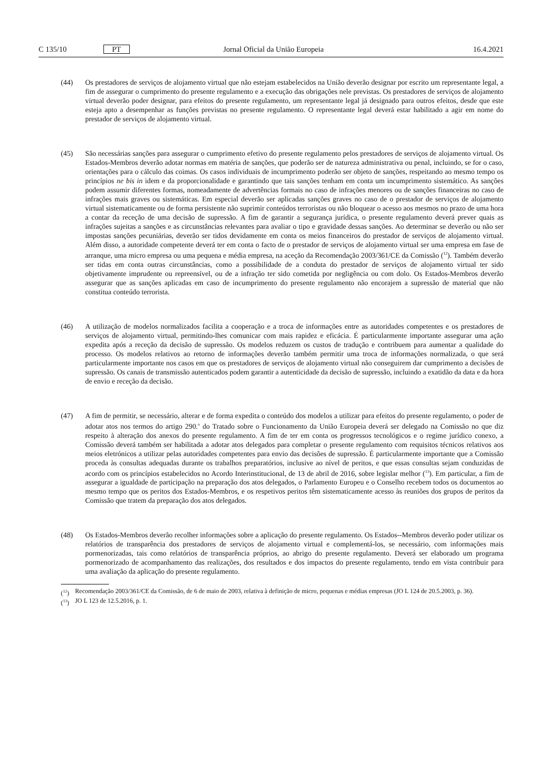C 135/10 PT Jornal Oficial da União Europeia 16.4.2021
(44) Os prestadores de serviços de alojamento virtual que não estejam estabelecidos na União deverão designar por escrito um representante legal, a fim de assegurar o cumprimento do presente regulamento e a execução das obrigações nele previstas. Os prestadores de serviços de alojamento virtual deverão poder designar, para efeitos do presente regulamento, um representante legal já designado para outros efeitos, desde que este esteja apto a desempenhar as funções previstas no presente regulamento. O representante legal deverá estar habilitado a agir em nome do prestador de serviços de alojamento virtual.
(45) São necessárias sanções para assegurar o cumprimento efetivo do presente regulamento pelos prestadores de serviços de alojamento virtual. Os Estados-Membros deverão adotar normas em matéria de sanções, que poderão ser de natureza administrativa ou penal, incluindo, se for o caso, orientações para o cálculo das coimas. Os casos individuais de incumprimento poderão ser objeto de sanções, respeitando ao mesmo tempo os princípios ne bis in idem e da proporcionalidade e garantindo que tais sanções tenham em conta um incumprimento sistemático. As sanções podem assumir diferentes formas, nomeadamente de advertências formais no caso de infrações menores ou de sanções financeiras no caso de infrações mais graves ou sistemáticas. Em especial deverão ser aplicadas sanções graves no caso de o prestador de serviços de alojamento virtual sistematicamente ou de forma persistente não suprimir conteúdos terroristas ou não bloquear o acesso aos mesmos no prazo de uma hora a contar da receção de uma decisão de supressão. A fim de garantir a segurança jurídica, o presente regulamento deverá prever quais as infrações sujeitas a sanções e as circunstâncias relevantes para avaliar o tipo e gravidade dessas sanções. Ao determinar se deverão ou não ser impostas sanções pecuniárias, deverão ser tidos devidamente em conta os meios financeiros do prestador de serviços de alojamento virtual. Além disso, a autoridade competente deverá ter em conta o facto de o prestador de serviços de alojamento virtual ser uma empresa em fase de arranque, uma micro empresa ou uma pequena e média empresa, na aceção da Recomendação 2003/361/CE da Comissão (<sup>12</sup>). Também deverão ser tidas em conta outras circunstâncias, como a possibilidade de a conduta do prestador de serviços de alojamento virtual ter sido objetivamente imprudente ou repreensível, ou de a infração ter sido cometida por negligência ou com dolo. Os Estados-Membros deverão assegurar que as sanções aplicadas em caso de incumprimento do presente regulamento não encorajem a supressão de material que não constitua conteúdo terrorista.
(46) A utilização de modelos normalizados facilita a cooperação e a troca de informações entre as autoridades competentes e os prestadores de serviços de alojamento virtual, permitindo-lhes comunicar com mais rapidez e eficácia. É particularmente importante assegurar uma ação expedita após a receção da decisão de supressão. Os modelos reduzem os custos de tradução e contribuem para aumentar a qualidade do processo. Os modelos relativos ao retorno de informações deverão também permitir uma troca de informações normalizada, o que será particularmente importante nos casos em que os prestadores de serviços de alojamento virtual não conseguirem dar cumprimento a decisões de supressão. Os canais de transmissão autenticados podem garantir a autenticidade da decisão de supressão, incluindo a exatidão da data e da hora de envio e receção da decisão.
(47) A fim de permitir, se necessário, alterar e de forma expedita o conteúdo dos modelos a utilizar para efeitos do presente regulamento, o poder de adotar atos nos termos do artigo 290.<sup>o</sup> do Tratado sobre o Funcionamento da União Europeia deverá ser delegado na Comissão no que diz respeito à alteração dos anexos do presente regulamento. A fim de ter em conta os progressos tecnológicos e o regime jurídico conexo, a Comissão deverá também ser habilitada a adotar atos delegados para completar o presente regulamento com requisitos técnicos relativos aos meios eletrónicos a utilizar pelas autoridades competentes para envio das decisões de supressão. É particularmente importante que a Comissão proceda às consultas adequadas durante os trabalhos preparatórios, inclusive ao nível de peritos, e que essas consultas sejam conduzidas de acordo com os princípios estabelecidos no Acordo Interinstitucional, de 13 de abril de 2016, sobre legislar melhor (<sup>13</sup>). Em particular, a fim de assegurar a igualdade de participação na preparação dos atos delegados, o Parlamento Europeu e o Conselho recebem todos os documentos ao mesmo tempo que os peritos dos Estados-Membros, e os respetivos peritos têm sistematicamente acesso às reuniões dos grupos de peritos da Comissão que tratem da preparação dos atos delegados.
(48) Os Estados-Membros deverão recolher informações sobre a aplicação do presente regulamento. Os Estados--Membros deverão poder utilizar os relatórios de transparência dos prestadores de serviços de alojamento virtual e complementá-los, se necessário, com informações mais pormenorizadas, tais como relatórios de transparência próprios, ao abrigo do presente regulamento. Deverá ser elaborado um programa pormenorizado de acompanhamento das realizações, dos resultados e dos impactos do presente regulamento, tendo em vista contribuir para uma avaliação da aplicação do presente regulamento.
(<sup>12</sup>) Recomendação 2003/361/CE da Comissão, de 6 de maio de 2003, relativa à definição de micro, pequenas e médias empresas (JO L 124 de 20.5.2003, p. 36).
(<sup>13</sup>) JO L 123 de 12.5.2016, p. 1.